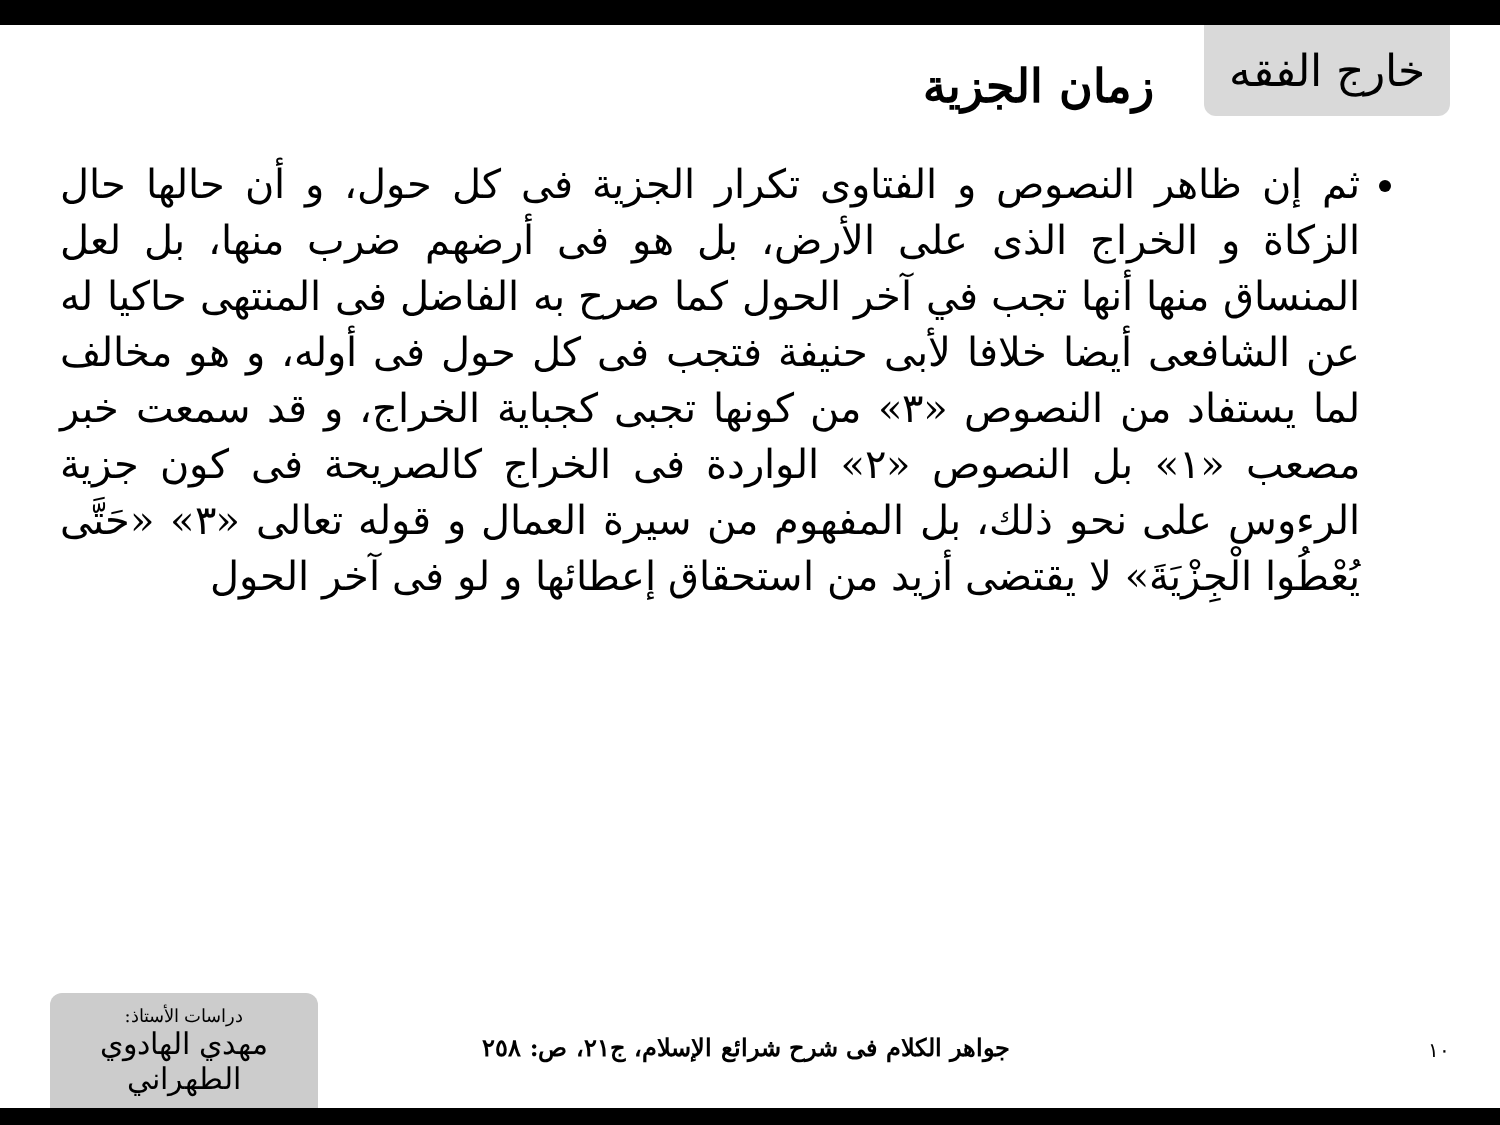خارج الفقه
زمان الجزية
ثم إن ظاهر النصوص و الفتاوى تكرار الجزية فى كل حول، و أن حالها حال الزكاة و الخراج الذى على الأرض، بل هو فى أرضهم ضرب منها، بل لعل المنساق منها أنها تجب في آخر الحول كما صرح به الفاضل فى المنتهى حاكيا له عن الشافعى أيضا خلافا لأبى حنيفة فتجب فى كل حول فى أوله، و هو مخالف لما يستفاد من النصوص «٣» من كونها تجبى كجباية الخراج، و قد سمعت خبر مصعب «١» بل النصوص «٢» الواردة فى الخراج كالصريحة فى كون جزية الرءوس على نحو ذلك، بل المفهوم من سيرة العمال و قوله تعالى «٣» «حَتَّى يُعْطُوا الْجِزْيَةَ» لا يقتضى أزيد من استحقاق إعطائها و لو فى آخر الحول
١٠
جواهر الكلام فى شرح شرائع الإسلام، ج٢١، ص: ٢٥٨
دراسات الأستاذ:
مهدي الهادوي الطهراني